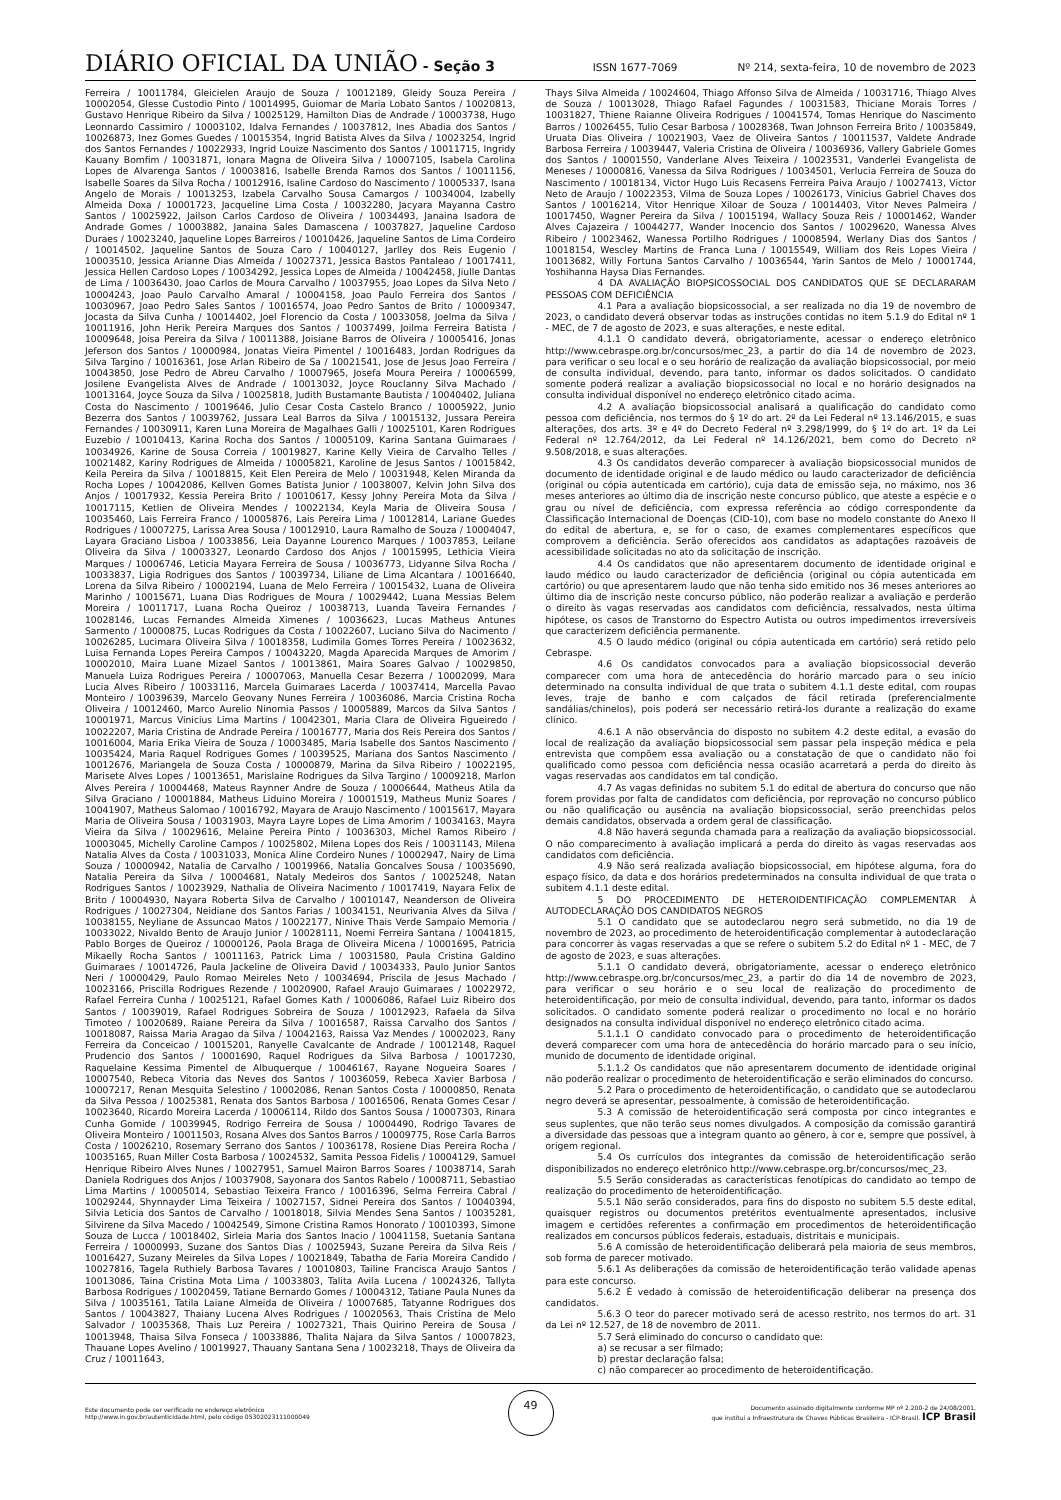DIÁRIO OFICIAL DA UNIÃO - Seção 3 ISSN 1677-7069 Nº 214, sexta-feira, 10 de novembro de 2023
Ferreira / 10011784, Gleicielen Araujo de Souza / 10012189, Gleidy Souza Pereira / 10002054, Glesse Custodio Pinto / 10014995, Guiomar de Maria Lobato Santos / 10020813, Gustavo Henrique Ribeiro da Silva / 10025129, Hamilton Dias de Andrade / 10003738, Hugo Leonnardo Cassimiro / 10003102, Idalva Fernandes / 10037812, Ines Abadia dos Santos / 10026873, Inez Gomes Guedes / 10015354, Ingrid Batista Alves da Silva / 10023254, Ingrid dos Santos Fernandes / 10022933, Ingrid Louize Nascimento dos Santos / 10011715, Ingridy Kauany Bomfim / 10031871, Ionara Magna de Oliveira Silva / 10007105, Isabela Carolina Lopes de Alvarenga Santos / 10003816, Isabelle Brenda Ramos dos Santos / 10011156, Isabelle Soares da Silva Rocha / 10012916, Isaline Cardoso do Nascimento / 10005337, Isana Angelo de Morais / 10013253, Izabela Carvalho Sousa Camargos / 10034004, Izabelly Almeida Doxa / 10001723, Jacqueline Lima Costa / 10032280, Jacyara Mayanna Castro Santos / 10025922, Jailson Carlos Cardoso de Oliveira / 10034493, Janaina Isadora de Andrade Gomes / 10003882, Janaina Sales Damascena / 10037827, Jaqueline Cardoso Duraes / 10023240, Jaqueline Lopes Barreiros / 10010426, Jaqueline Santos de Lima Cordeiro / 10014502, Jaqueline Santos de Souza Caro / 10040127, Jarlley dos Reis Eugenio / 10003510, Jessica Arianne Dias Almeida / 10027371, Jessica Bastos Pantaleao / 10017411, Jessica Hellen Cardoso Lopes / 10034292, Jessica Lopes de Almeida / 10042458, Jiulle Dantas de Lima / 10036430, Joao Carlos de Moura Carvalho / 10037955, Joao Lopes da Silva Neto / 10004243, Joao Paulo Carvalho Amaral / 10004158, Joao Paulo Ferreira dos Santos / 10030967, Joao Pedro Sales Santos / 10016574, Joao Pedro Santos de Brito / 10009347, Jocasta da Silva Cunha / 10014402, Joel Florencio da Costa / 10033058, Joelma da Silva / 10011916, John Herik Pereira Marques dos Santos / 10037499, Joilma Ferreira Batista / 10009648, Joisa Pereira da Silva / 10011388, Joisiane Barros de Oliveira / 10005416, Jonas Jeferson dos Santos / 10000984, Jonatas Vieira Pimentel / 10016483, Jordan Rodrigues da Silva Targino / 10016361, Jose Arlan Ribeiro de Sa / 10021541, Jose de Jesus Joao Ferreira / 10043850, Jose Pedro de Abreu Carvalho / 10007965, Josefa Moura Pereira / 10006599, Josilene Evangelista Alves de Andrade / 10013032, Joyce Rouclanny Silva Machado / 10013164, Joyce Souza da Silva / 10025818, Judith Bustamante Bautista / 10040402, Juliana Costa do Nascimento / 10019646, Julio Cesar Costa Castelo Branco / 10005922, Junio Bezerra dos Santos / 10039762, Jussara Leal Barros da Silva / 10015132, Jussara Pereira Fernandes / 10030911, Karen Luna Moreira de Magalhaes Galli / 10025101, Karen Rodrigues Euzebio / 10010413, Karina Rocha dos Santos / 10005109, Karina Santana Guimaraes / 10034926, Karine de Sousa Correia / 10019827, Karine Kelly Vieira de Carvalho Telles / 10021482, Kariny Rodrigues de Almeida / 10005821, Karoline de Jesus Santos / 10015842, Keila Pereira da Silva / 10018815, Keit Elen Pereira de Melo / 10031948, Kelen Miranda da Rocha Lopes / 10042086, Kellven Gomes Batista Junior / 10038007, Kelvin John Silva dos Anjos / 10017932, Kessia Pereira Brito / 10010617, Kessy Johny Pereira Mota da Silva / 10017115, Ketlien de Oliveira Mendes / 10022134, Keyla Maria de Oliveira Sousa / 10035460, Lais Ferreira Franco / 10005876, Lais Pereira Lima / 10012814, Lariane Guedes Rodrigues / 10007275, Larissa Area Sousa / 10012910, Laura Ramalho de Souza / 10004047, Layara Graciano Lisboa / 10033856, Leia Dayanne Lourenco Marques / 10037853, Leilane Oliveira da Silva / 10003327, Leonardo Cardoso dos Anjos / 10015995, Lethicia Vieira Marques / 10006746, Leticia Mayara Ferreira de Sousa / 10036773, Lidyanne Silva Rocha / 10033837, Ligia Rodrigues dos Santos / 10039734, Liliane de Lima Alcantara / 10016640, Lorena da Silva Ribeiro / 10002194, Luana de Melo Ferreira / 10015432, Luana de Oliveira Marinho / 10015671, Luana Dias Rodrigues de Moura / 10029442, Luana Messias Belem Moreira / 10011717, Luana Rocha Queiroz / 10038713, Luanda Taveira Fernandes / 10028146, Lucas Fernandes Almeida Ximenes / 10036623, Lucas Matheus Antunes Sarmento / 10000875, Lucas Rodrigues da Costa / 10022607, Luciano Silva do Nacimento / 10026285, Lucimara Oliveira Silva / 10018358, Ludimila Gomes Torres Pereira / 10023632, Luisa Fernanda Lopes Pereira Campos / 10043220, Magda Aparecida Marques de Amorim / 10002010, Maira Luane Mizael Santos / 10013861, Maira Soares Galvao / 10029850, Manuela Luiza Rodrigues Pereira / 10007063, Manuella Cesar Bezerra / 10002099, Mara Lucia Alves Ribeiro / 10033116, Marcela Guimaraes Lacerda / 10037414, Marcella Pavao Monteiro / 10039639, Marcelo Geovany Nunes Ferreira / 10036086, Marcia Cristina Rocha Oliveira / 10012460, Marco Aurelio Ninomia Passos / 10005889, Marcos da Silva Santos / 10001971, Marcus Vinicius Lima Martins / 10042301, Maria Clara de Oliveira Figueiredo / 10022207, Maria Cristina de Andrade Pereira / 10016777, Maria dos Reis Pereira dos Santos / 10016004, Maria Erika Vieira de Souza / 10003485, Maria Isabelle dos Santos Nascimento / 10035424, Maria Raquel Rodrigues Gomes / 10039525, Mariana dos Santos Nascimento / 10012676, Mariangela de Souza Costa / 10000879, Marina da Silva Ribeiro / 10022195, Marisete Alves Lopes / 10013651, Marislaine Rodrigues da Silva Targino / 10009218, Marlon Alves Pereira / 10004468, Mateus Raynner Andre de Souza / 10006644, Matheus Atila da Silva Graciano / 10001884, Matheus Liduino Moreira / 10001519, Matheus Muniz Soares / 10041907, Matheus Salomao / 10016792, Mayara de Araujo Nascimento / 10015617, Mayara Maria de Oliveira Sousa / 10031903, Mayra Layre Lopes de Lima Amorim / 10034163, Mayra Vieira da Silva / 10029616, Melaine Pereira Pinto / 10036303, Michel Ramos Ribeiro / 10003045, Michelly Caroline Campos / 10025802, Milena Lopes dos Reis / 10031143, Milena Natalia Alves da Costa / 10031033, Monica Aline Cordeiro Nunes / 10002947, Nairy de Lima Souza / 10000942, Natalia de Carvalho / 10019966, Natalia Goncalves Sousa / 10035690, Natalia Pereira da Silva / 10004681, Nataly Medeiros dos Santos / 10025248, Natan Rodrigues Santos / 10023929, Nathalia de Oliveira Nacimento / 10017419, Nayara Felix de Brito / 10004930, Nayara Roberta Silva de Carvalho / 10010147, Neanderson de Oliveira Rodrigues / 10027304, Neidiane dos Santos Farias / 10034151, Neurivania Alves da Silva / 10038155, Neyliane de Assuncao Matos / 10022177, Ninive Thais Verde Sampaio Memoria / 10033022, Nivaldo Bento de Araujo Junior / 10028111, Noemi Ferreira Santana / 10041815, Pablo Borges de Queiroz / 10000126, Paola Braga de Oliveira Micena / 10001695, Patricia Mikaelly Rocha Santos / 10011163, Patrick Lima / 10031580, Paula Cristina Galdino Guimaraes / 10014726, Paula Jackeline de Oliveira David / 10034333, Paulo Junior Santos Neri / 10000429, Paulo Romao Meireles Neto / 10034694, Priscila de Jesus Machado / 10023166, Priscilla Rodrigues Rezende / 10020900, Rafael Araujo Guimaraes / 10022972, Rafael Ferreira Cunha / 10025121, Rafael Gomes Kath / 10006086, Rafael Luiz Ribeiro dos Santos / 10039019, Rafael Rodrigues Sobreira de Souza / 10012923, Rafaela da Silva Timoteo / 10020689, Raiane Pereira da Silva / 10016587, Raissa Carvalho dos Santos / 10018087, Raissa Maria Aragao da Silva / 10042163, Raissa Vaz Mendes / 10002023, Rany Ferreira da Conceicao / 10015201, Ranyelle Cavalcante de Andrade / 10012148, Raquel Prudencio dos Santos / 10001690, Raquel Rodrigues da Silva Barbosa / 10017230, Raquelaine Kessima Pimentel de Albuquerque / 10046167, Rayane Nogueira Soares / 10007540, Rebeca Vitoria das Neves dos Santos / 10036059, Rebeca Xavier Barbosa / 10007217, Renan Mesquita Selestino / 10002086, Renan Santos Costa / 10000850, Renata da Silva Pessoa / 10025381, Renata dos Santos Barbosa / 10016506, Renata Gomes Cesar / 10023640, Ricardo Moreira Lacerda / 10006114, Rildo dos Santos Sousa / 10007303, Rinara Cunha Gomide / 10039945, Rodrigo Ferreira de Sousa / 10004490, Rodrigo Tavares de Oliveira Monteiro / 10011503, Rosana Alves dos Santos Barros / 10009775, Rose Carla Barros Costa / 10026210, Rosemary Serrano dos Santos / 10036178, Rosiene Dias Pereira Rocha / 10035165, Ruan Miller Costa Barbosa / 10024532, Samita Pessoa Fidelis / 10004129, Samuel Henrique Ribeiro Alves Nunes / 10027951, Samuel Mairon Barros Soares / 10038714, Sarah Daniela Rodrigues dos Anjos / 10037908, Sayonara dos Santos Rabelo / 10008711, Sebastiao Lima Martins / 10005014, Sebastiao Teixeira Franco / 10016396, Selma Ferreira Cabral / 10029244, Shynnayder Lima Teixeira / 10027157, Sidnei Pereira dos Santos / 10040394, Silvia Leticia dos Santos de Carvalho / 10018018, Silvia Mendes Sena Santos / 10035281, Silvirene da Silva Macedo / 10042549, Simone Cristina Ramos Honorato / 10010393, Simone Souza de Lucca / 10018402, Sirleia Maria dos Santos Inacio / 10041158, Suetania Santana Ferreira / 10000993, Suzane dos Santos Dias / 10025943, Suzane Pereira da Silva Reis / 10016427, Suzany Meireles da Silva Lopes / 10021849, Tabatha de Faria Moreira Candido / 10027816, Tagela Ruthiely Barbosa Tavares / 10010803, Tailine Francisca Araujo Santos / 10013086, Taina Cristina Mota Lima / 10033803, Talita Avila Lucena / 10024326, Tallyta Barbosa Rodrigues / 10020459, Tatiane Bernardo Gomes / 10004312, Tatiane Paula Nunes da Silva / 10035161, Tatila Laiane Almeida de Oliveira / 10007685, Tatyanne Rodrigues dos Santos / 10043827, Thaiany Lucena Alves Rodrigues / 10020563, Thais Cristina de Melo Salvador / 10035368, Thais Luz Pereira / 10027321, Thais Quirino Pereira de Sousa / 10013948, Thaisa Silva Fonseca / 10033886, Thalita Najara da Silva Santos / 10007823, Thauane Lopes Avelino / 10019927, Thauany Santana Sena / 10023218, Thays de Oliveira da Cruz / 10011643,
Thays Silva Almeida / 10024604, Thiago Affonso Silva de Almeida / 10031716, Thiago Alves de Souza / 10013028, Thiago Rafael Fagundes / 10031583, Thiciane Morais Torres / 10031827, Thiene Raianne Oliveira Rodrigues / 10041574, Tomas Henrique do Nascimento Barros / 10026455, Tulio Cesar Barbosa / 10028368, Twan Johnson Ferreira Brito / 10035849, Uruata Dias Oliveira / 10021903, Vaez de Oliveira Santos / 10011537, Valdete Andrade Barbosa Ferreira / 10039447, Valeria Cristina de Oliveira / 10036936, Vallery Gabriele Gomes dos Santos / 10001550, Vanderlane Alves Teixeira / 10023531, Vanderlei Evangelista de Meneses / 10000816, Vanessa da Silva Rodrigues / 10034501, Verlucia Ferreira de Souza do Nascimento / 10018134, Victor Hugo Luis Recasens Ferreira Paiva Araujo / 10027413, Victor Neto de Araujo / 10022353, Vilma de Souza Lopes / 10026173, Vinicius Gabriel Chaves dos Santos / 10016214, Vitor Henrique Xiloar de Souza / 10014403, Vitor Neves Palmeira / 10017450, Wagner Pereira da Silva / 10015194, Wallacy Souza Reis / 10001462, Wander Alves Cajazeira / 10044277, Wander Inocencio dos Santos / 10029620, Wanessa Alves Ribeiro / 10023462, Wanessa Portilho Rodrigues / 10008594, Werlany Dias dos Santos / 10018154, Wescley Martins de Franca Luna / 10015549, William dos Reis Lopes Vieira / 10013682, Willy Fortuna Santos Carvalho / 10036544, Yarin Santos de Melo / 10001744, Yoshihanna Haysa Dias Fernandes.
4 DA AVALIAÇÃO BIOPSICOSSOCIAL DOS CANDIDATOS QUE SE DECLARARAM PESSOAS COM DEFICIÊNCIA
4.1 Para a avaliação biopsicossocial, a ser realizada no dia 19 de novembro de 2023, o candidato deverá observar todas as instruções contidas no item 5.1.9 do Edital nº 1 - MEC, de 7 de agosto de 2023, e suas alterações, e neste edital.
4.1.1 O candidato deverá, obrigatoriamente, acessar o endereço eletrônico http://www.cebraspe.org.br/concursos/mec_23, a partir do dia 14 de novembro de 2023, para verificar o seu local e o seu horário de realização da avaliação biopsicossocial, por meio de consulta individual, devendo, para tanto, informar os dados solicitados. O candidato somente poderá realizar a avaliação biopsicossocial no local e no horário designados na consulta individual disponível no endereço eletrônico citado acima.
4.2 A avaliação biopsicossocial analisará a qualificação do candidato como pessoa com deficiência, nos termos do § 1º do art. 2º da Lei Federal nº 13.146/2015, e suas alterações, dos arts. 3º e 4º do Decreto Federal nº 3.298/1999, do § 1º do art. 1º da Lei Federal nº 12.764/2012, da Lei Federal nº 14.126/2021, bem como do Decreto nº 9.508/2018, e suas alterações.
4.3 Os candidatos deverão comparecer à avaliação biopsicossocial munidos de documento de identidade original e de laudo médico ou laudo caracterizador de deficiência (original ou cópia autenticada em cartório), cuja data de emissão seja, no máximo, nos 36 meses anteriores ao último dia de inscrição neste concurso público, que ateste a espécie e o grau ou nível de deficiência, com expressa referência ao código correspondente da Classificação Internacional de Doenças (CID-10), com base no modelo constante do Anexo II do edital de abertura, e, se for o caso, de exames complementares específicos que comprovem a deficiência. Serão oferecidos aos candidatos as adaptações razoáveis de acessibilidade solicitadas no ato da solicitação de inscrição.
4.4 Os candidatos que não apresentarem documento de identidade original e laudo médico ou laudo caracterizador de deficiência (original ou cópia autenticada em cartório) ou que apresentarem laudo que não tenha sido emitido nos 36 meses anteriores ao último dia de inscrição neste concurso público, não poderão realizar a avaliação e perderão o direito às vagas reservadas aos candidatos com deficiência, ressalvados, nesta última hipótese, os casos de Transtorno do Espectro Autista ou outros impedimentos irreversíveis que caracterizem deficiência permanente.
4.5 O laudo médico (original ou cópia autenticada em cartório) será retido pelo Cebraspe.
4.6 Os candidatos convocados para a avaliação biopsicossocial deverão comparecer com uma hora de antecedência do horário marcado para o seu início determinado na consulta individual de que trata o subitem 4.1.1 deste edital, com roupas leves, traje de banho e com calçados de fácil retirada (preferencialmente sandálias/chinelos), pois poderá ser necessário retirá-los durante a realização do exame clínico.
4.6.1 A não observância do disposto no subitem 4.2 deste edital, a evasão do local de realização da avaliação biopsicossocial sem passar pela inspeção médica e pela entrevista que compõem essa avaliação ou a constatação de que o candidato não foi qualificado como pessoa com deficiência nessa ocasião acarretará a perda do direito às vagas reservadas aos candidatos em tal condição.
4.7 As vagas definidas no subitem 5.1 do edital de abertura do concurso que não forem providas por falta de candidatos com deficiência, por reprovação no concurso público ou não qualificação ou ausência na avaliação biopsicossocial, serão preenchidas pelos demais candidatos, observada a ordem geral de classificação.
4.8 Não haverá segunda chamada para a realização da avaliação biopsicossocial. O não comparecimento à avaliação implicará a perda do direito às vagas reservadas aos candidatos com deficiência.
4.9 Não será realizada avaliação biopsicossocial, em hipótese alguma, fora do espaço físico, da data e dos horários predeterminados na consulta individual de que trata o subitem 4.1.1 deste edital.
5 DO PROCEDIMENTO DE HETEROIDENTIFICAÇÃO COMPLEMENTAR À AUTODECLARAÇÃO DOS CANDIDATOS NEGROS
5.1 O candidato que se autodeclarou negro será submetido, no dia 19 de novembro de 2023, ao procedimento de heteroidentificação complementar à autodeclaração para concorrer às vagas reservadas a que se refere o subitem 5.2 do Edital nº 1 - MEC, de 7 de agosto de 2023, e suas alterações.
5.1.1 O candidato deverá, obrigatoriamente, acessar o endereço eletrônico http://www.cebraspe.org.br/concursos/mec_23, a partir do dia 14 de novembro de 2023, para verificar o seu horário e o seu local de realização do procedimento de heteroidentificação, por meio de consulta individual, devendo, para tanto, informar os dados solicitados. O candidato somente poderá realizar o procedimento no local e no horário designados na consulta individual disponível no endereço eletrônico citado acima.
5.1.1.1 O candidato convocado para o procedimento de heteroidentificação deverá comparecer com uma hora de antecedência do horário marcado para o seu início, munido de documento de identidade original.
5.1.1.2 Os candidatos que não apresentarem documento de identidade original não poderão realizar o procedimento de heteroidentificação e serão eliminados do concurso.
5.2 Para o procedimento de heteroidentificação, o candidato que se autodeclarou negro deverá se apresentar, pessoalmente, à comissão de heteroidentificação.
5.3 A comissão de heteroidentificação será composta por cinco integrantes e seus suplentes, que não terão seus nomes divulgados. A composição da comissão garantirá a diversidade das pessoas que a integram quanto ao gênero, à cor e, sempre que possível, à origem regional.
5.4 Os currículos dos integrantes da comissão de heteroidentificação serão disponibilizados no endereço eletrônico http://www.cebraspe.org.br/concursos/mec_23.
5.5 Serão consideradas as características fenotípicas do candidato ao tempo de realização do procedimento de heteroidentificação.
5.5.1 Não serão considerados, para fins do disposto no subitem 5.5 deste edital, quaisquer registros ou documentos pretéritos eventualmente apresentados, inclusive imagem e certidões referentes a confirmação em procedimentos de heteroidentificação realizados em concursos públicos federais, estaduais, distritais e municipais.
5.6 A comissão de heteroidentificação deliberará pela maioria de seus membros, sob forma de parecer motivado.
5.6.1 As deliberações da comissão de heteroidentificação terão validade apenas para este concurso.
5.6.2 É vedado à comissão de heteroidentificação deliberar na presença dos candidatos.
5.6.3 O teor do parecer motivado será de acesso restrito, nos termos do art. 31 da Lei nº 12.527, de 18 de novembro de 2011.
5.7 Será eliminado do concurso o candidato que:
a) se recusar a ser filmado;
b) prestar declaração falsa;
c) não comparecer ao procedimento de heteroidentificação.
Este documento pode ser verificado no endereço eletrônico
http://www.in.gov.br/autenticidade.html, pelo código 05302023111000049
49
Documento assinado digitalmente conforme MP nº 2.200-2 de 24/08/2001,
que institui a Infraestrutura de Chaves Públicas Brasileira - ICP-Brasil. ICP Brasil